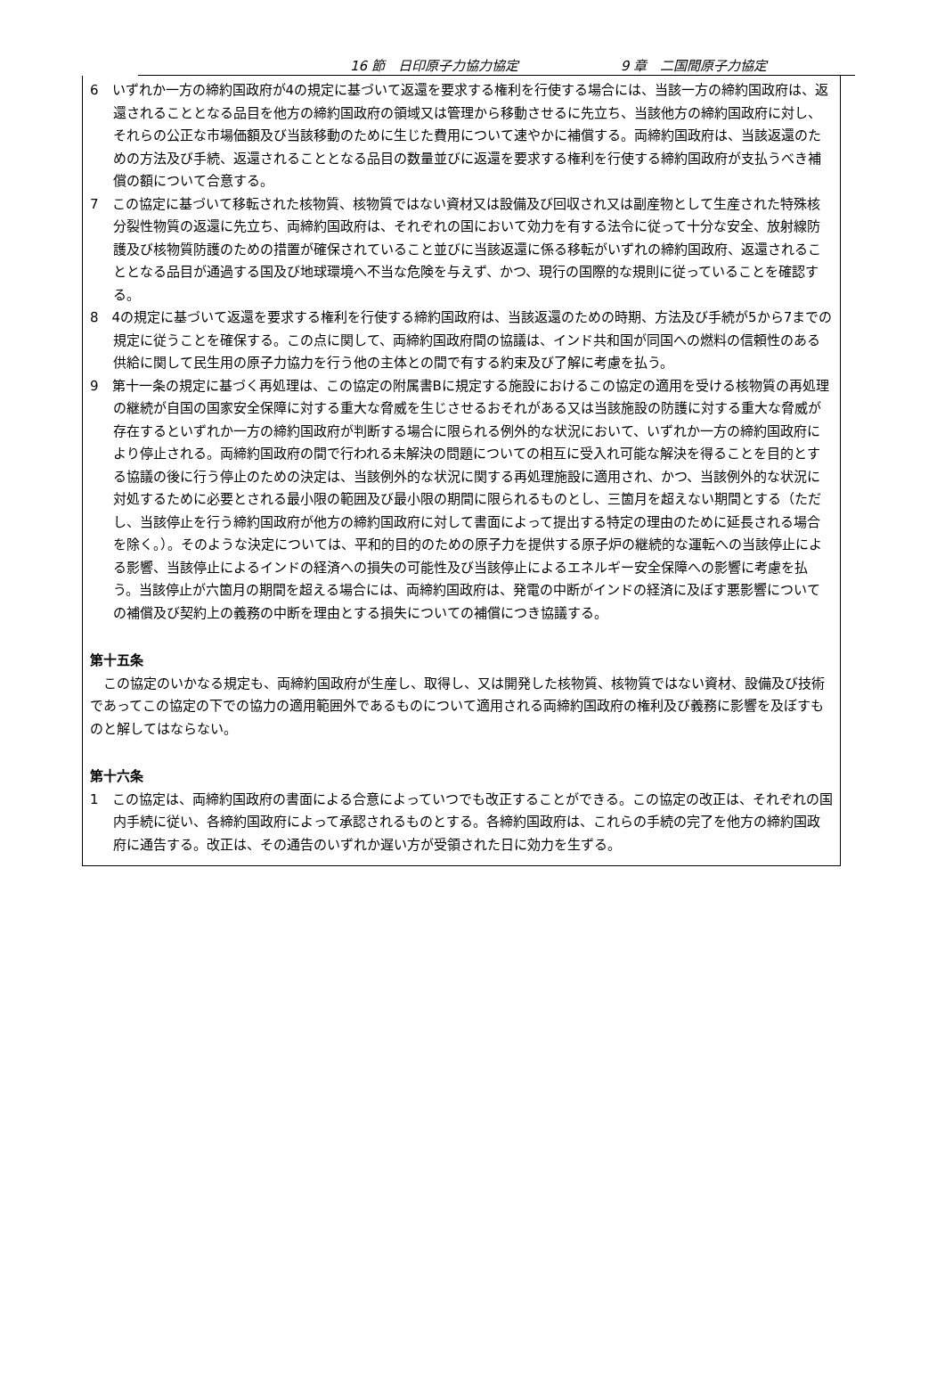16 節　日印原子力協力協定 9 章　二国間原子力協定
6　いずれか一方の締約国政府が4の規定に基づいて返還を要求する権利を行使する場合には、当該一方の締約国政府は、返還されることとなる品目を他方の締約国政府の領域又は管理から移動させるに先立ち、当該他方の締約国政府に対し、それらの公正な市場価額及び当該移動のために生じた費用について速やかに補償する。両締約国政府は、当該返還のための方法及び手続、返還されることとなる品目の数量並びに返還を要求する権利を行使する締約国政府が支払うべき補償の額について合意する。
7　この協定に基づいて移転された核物質、核物質ではない資材又は設備及び回収され又は副産物として生産された特殊核分裂性物質の返還に先立ち、両締約国政府は、それぞれの国において効力を有する法令に従って十分な安全、放射線防護及び核物質防護のための措置が確保されていること並びに当該返還に係る移転がいずれの締約国政府、返還されることとなる品目が通過する国及び地球環境へ不当な危険を与えず、かつ、現行の国際的な規則に従っていることを確認する。
8　4の規定に基づいて返還を要求する権利を行使する締約国政府は、当該返還のための時期、方法及び手続が5から7までの規定に従うことを確保する。この点に関して、両締約国政府間の協議は、インド共和国が同国への燃料の信頼性のある供給に関して民生用の原子力協力を行う他の主体との間で有する約束及び了解に考慮を払う。
9　第十一条の規定に基づく再処理は、この協定の附属書Bに規定する施設におけるこの協定の適用を受ける核物質の再処理の継続が自国の国家安全保障に対する重大な脅威を生じさせるおそれがある又は当該施設の防護に対する重大な脅威が存在するといずれか一方の締約国政府が判断する場合に限られる例外的な状況において、いずれか一方の締約国政府により停止される。両締約国政府の間で行われる未解決の問題についての相互に受入れ可能な解決を得ることを目的とする協議の後に行う停止のための決定は、当該例外的な状況に関する再処理施設に適用され、かつ、当該例外的な状況に対処するために必要とされる最小限の範囲及び最小限の期間に限られるものとし、三箇月を超えない期間とする（ただし、当該停止を行う締約国政府が他方の締約国政府に対して書面によって提出する特定の理由のために延長される場合を除く。）。そのような決定については、平和的目的のための原子力を提供する原子炉の継続的な運転への当該停止による影響、当該停止によるインドの経済への損失の可能性及び当該停止によるエネルギー安全保障への影響に考慮を払う。当該停止が六箇月の期間を超える場合には、両締約国政府は、発電の中断がインドの経済に及ぼす悪影響についての補償及び契約上の義務の中断を理由とする損失についての補償につき協議する。
第十五条
　この協定のいかなる規定も、両締約国政府が生産し、取得し、又は開発した核物質、核物質ではない資材、設備及び技術であってこの協定の下での協力の適用範囲外であるものについて適用される両締約国政府の権利及び義務に影響を及ぼすものと解してはならない。
第十六条
1　この協定は、両締約国政府の書面による合意によっていつでも改正することができる。この協定の改正は、それぞれの国内手続に従い、各締約国政府によって承認されるものとする。各締約国政府は、これらの手続の完了を他方の締約国政府に通告する。改正は、その通告のいずれか遅い方が受領された日に効力を生ずる。